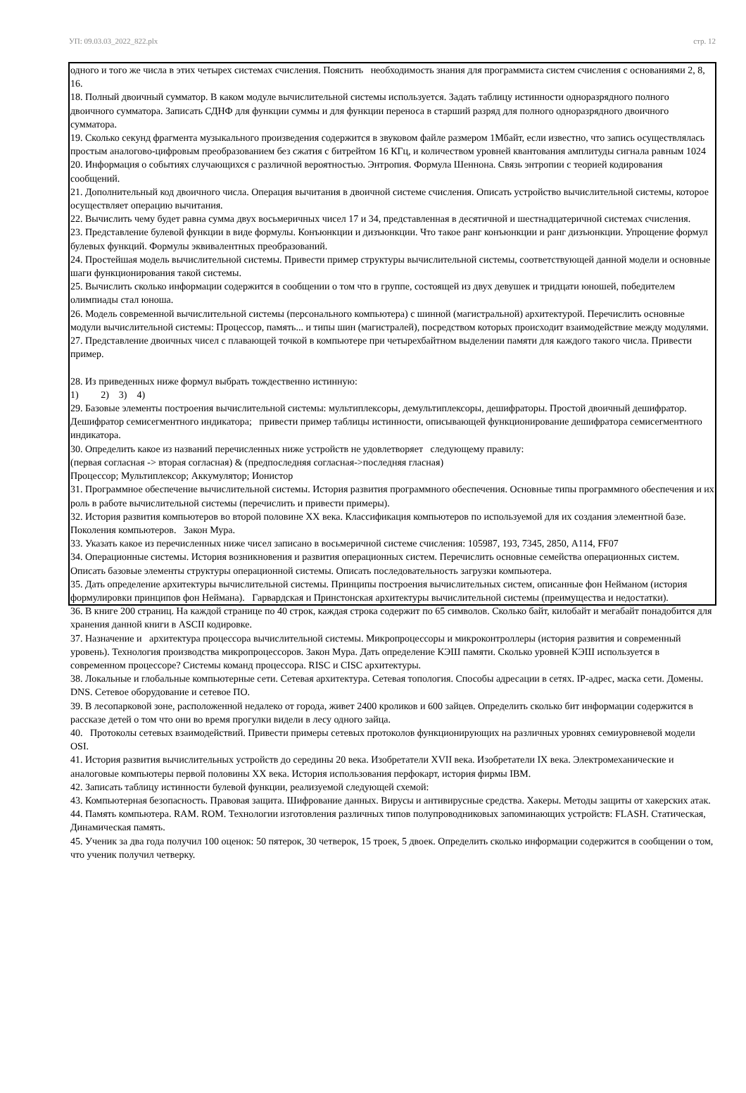УП: 09.03.03_2022_822.plx стр. 12
одного и того же числа в этих четырех системах счисления. Пояснить необходимость знания для программиста систем счисления с основаниями 2, 8, 16.
18. Полный двоичный сумматор. В каком модуле вычислительной системы используется. Задать таблицу истинности одноразрядного полного двоичного сумматора. Записать СДНФ для функции суммы и для функции переноса в старший разряд для полного одноразрядного двоичного сумматора.
19. Сколько секунд фрагмента музыкального произведения содержится в звуковом файле размером 1Мбайт, если известно, что запись осуществлялась простым аналогово-цифровым преобразованием без сжатия с битрейтом 16 КГц, и количеством уровней квантования амплитуды сигнала равным 1024
20. Информация о событиях случающихся с различной вероятностью. Энтропия. Формула Шеннона. Связь энтропии с теорией кодирования сообщений.
21. Дополнительный код двоичного числа. Операция вычитания в двоичной системе счисления. Описать устройство вычислительной системы, которое осуществляет операцию вычитания.
22. Вычислить чему будет равна сумма двух восьмеричных чисел 17 и 34, представленная в десятичной и шестнадцатеричной системах счисления.
23. Представление булевой функции в виде формулы. Конъюнкции и дизъюнкции. Что такое ранг конъюнкции и ранг дизъюнкции. Упрощение формул булевых функций. Формулы эквивалентных преобразований.
24. Простейшая модель вычислительной системы. Привести пример структуры вычислительной системы, соответствующей данной модели и основные шаги функционирования такой системы.
25. Вычислить сколько информации содержится в сообщении о том что в группе, состоящей из двух девушек и тридцати юношей, победителем олимпиады стал юноша.
26. Модель современной вычислительной системы (персонального компьютера) с шинной (магистральной) архитектурой. Перечислить основные модули вычислительной системы: Процессор, память... и типы шин (магистралей), посредством которых происходит взаимодействие между модулями.
27. Представление двоичных чисел с плавающей точкой в компьютере при четырехбайтном выделении памяти для каждого такого числа. Привести пример.
28. Из приведенных ниже формул выбрать тождественно истинную:
1) 2) 3) 4)
29. Базовые элементы построения вычислительной системы: мультиплексоры, демультиплексоры, дешифраторы. Простой двоичный дешифратор. Дешифратор семисегментного индикатора; привести пример таблицы истинности, описывающей функционирование дешифратора семисегментного индикатора.
30. Определить какое из названий перечисленных ниже устройств не удовлетворяет следующему правилу:
(первая согласная -> вторая согласная) & (предпоследняя согласная->последняя гласная)
Процессор; Мультиплексор; Аккумулятор; Ионистор
31. Программное обеспечение вычислительной системы. История развития программного обеспечения. Основные типы программного обеспечения и их роль в работе вычислительной системы (перечислить и привести примеры).
32. История развития компьютеров во второй половине XX века. Классификация компьютеров по используемой для их создания элементной базе. Поколения компьютеров. Закон Мура.
33. Указать какое из перечисленных ниже чисел записано в восьмеричной системе счисления: 105987, 193, 7345, 2850, A114, FF07
34. Операционные системы. История возникновения и развития операционных систем. Перечислить основные семейства операционных систем. Описать базовые элементы структуры операционной системы. Описать последовательность загрузки компьютера.
35. Дать определение архитектуры вычислительной системы. Принципы построения вычислительных систем, описанные фон Нейманом (история формулировки принципов фон Неймана). Гарвардская и Принстонская архитектуры вычислительной системы (преимущества и недостатки).
36. В книге 200 страниц. На каждой странице по 40 строк, каждая строка содержит по 65 символов. Сколько байт, килобайт и мегабайт понадобится для хранения данной книги в ASCII кодировке.
37. Назначение и архитектура процессора вычислительной системы. Микропроцессоры и микроконтроллеры (история развития и современный уровень). Технология производства микропроцессоров. Закон Мура. Дать определение КЭШ памяти. Сколько уровней КЭШ используется в современном процессоре? Системы команд процессора. RISC и CISC архитектуры.
38. Локальные и глобальные компьютерные сети. Сетевая архитектура. Сетевая топология. Способы адресации в сетях. IP-адрес, маска сети. Домены. DNS. Сетевое оборудование и сетевое ПО.
39. В лесопарковой зоне, расположенной недалеко от города, живет 2400 кроликов и 600 зайцев. Определить сколько бит информации содержится в рассказе детей о том что они во время прогулки видели в лесу одного зайца.
40. Протоколы сетевых взаимодействий. Привести примеры сетевых протоколов функционирующих на различных уровнях семиуровневой модели OSI.
41. История развития вычислительных устройств до середины 20 века. Изобретатели XVII века. Изобретатели IX века. Электромеханические и аналоговые компьютеры первой половины XX века. История использования перфокарт, история фирмы IBM.
42. Записать таблицу истинности булевой функции, реализуемой следующей схемой:
43. Компьютерная безопасность. Правовая защита. Шифрование данных. Вирусы и антивирусные средства. Хакеры. Методы защиты от хакерских атак.
44. Память компьютера. RAM. ROM. Технологии изготовления различных типов полупроводниковых запоминающих устройств: FLASH. Статическая, Динамическая память.
45. Ученик за два года получил 100 оценок: 50 пятерок, 30 четверок, 15 троек, 5 двоек. Определить сколько информации содержится в сообщении о том, что ученик получил четверку.